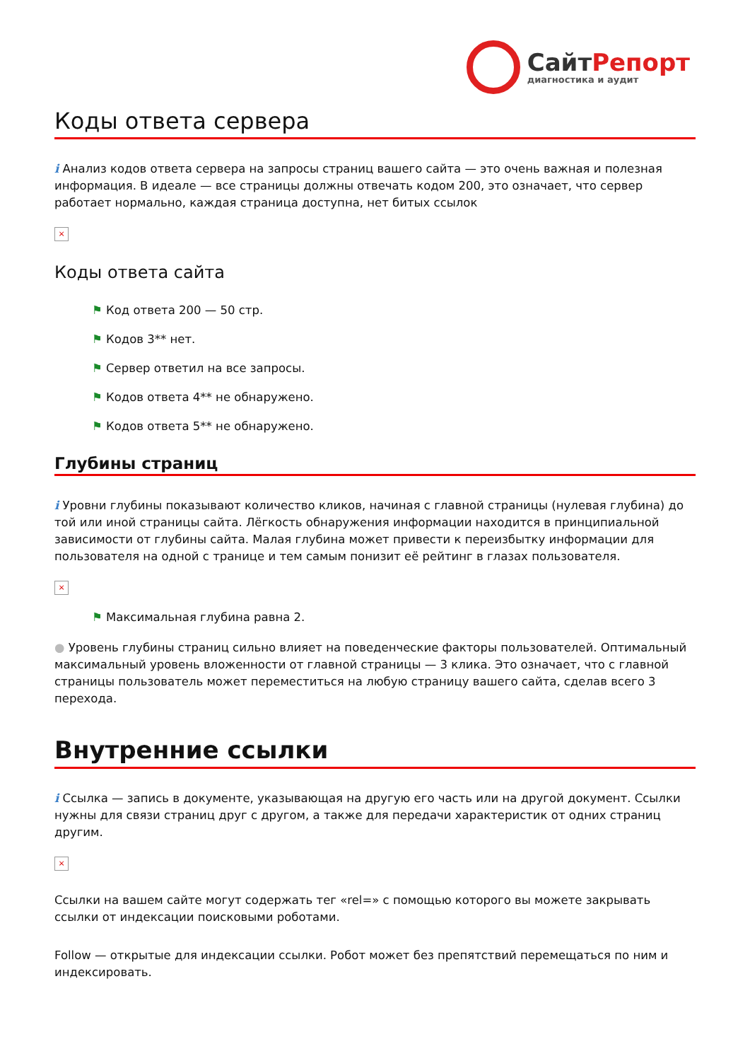СайтРепорт
диагностика и аудит
Коды ответа сервера
i Анализ кодов ответа сервера на запросы страниц вашего сайта — это очень важная и полезная информация. В идеале — все страницы должны отвечать кодом 200, это означает, что сервер работает нормально, каждая страница доступна, нет битых ссылок
×
Коды ответа сайта
⚑ Код ответа 200 — 50 стр.
⚑ Кодов 3** нет.
⚑ Сервер ответил на все запросы.
⚑ Кодов ответа 4** не обнаружено.
⚑ Кодов ответа 5** не обнаружено.
Глубины страниц
i Уровни глубины показывают количество кликов, начиная с главной страницы (нулевая глубина) до той или иной страницы сайта. Лёгкость обнаружения информации находится в принципиальной зависимости от глубины сайта. Малая глубина может привести к переизбытку информации для пользователя на одной с транице и тем самым понизит её рейтинг в глазах пользователя.
×
⚑ Максимальная глубина равна 2.
● Уровень глубины страниц сильно влияет на поведенческие факторы пользователей. Оптимальный максимальный уровень вложенности от главной страницы — 3 клика. Это означает, что с главной страницы пользователь может переместиться на любую страницу вашего сайта, сделав всего 3 перехода.
Внутренние ссылки
i Ссылка — запись в документе, указывающая на другую его часть или на другой документ. Ссылки нужны для связи страниц друг с другом, а также для передачи характеристик от одних страниц другим.
×
Ссылки на вашем сайте могут содержать тег «rel=» с помощью которого вы можете закрывать ссылки от индексации поисковыми роботами.
Follow — открытые для индексации ссылки. Робот может без препятствий перемещаться по ним и индексировать.